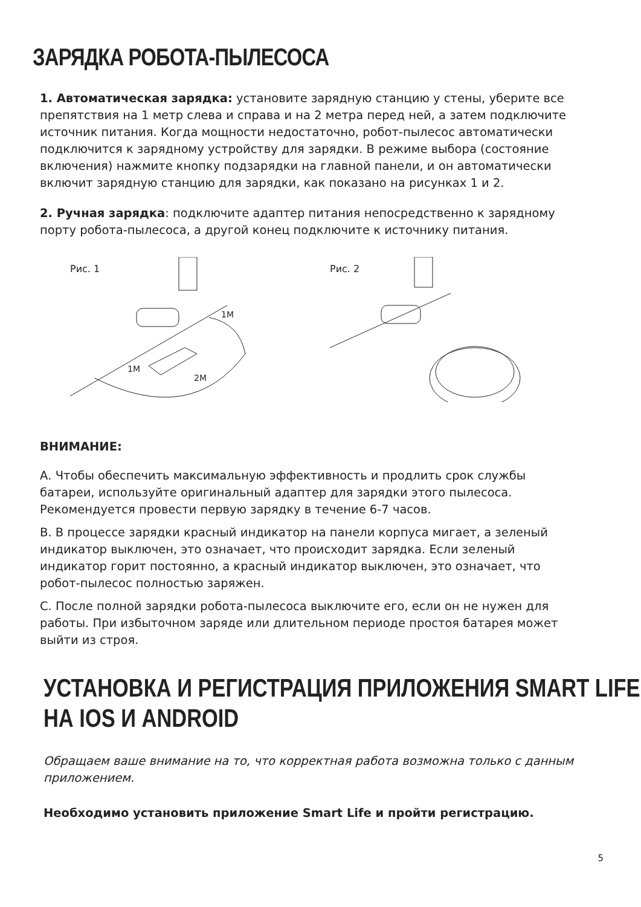ЗАРЯДКА РОБОТА-ПЫЛЕСОСА
1. Автоматическая зарядка: установите зарядную станцию у стены, уберите все препятствия на 1 метр слева и справа и на 2 метра перед ней, а затем подключите источник питания. Когда мощности недостаточно, робот-пылесос автоматически подключится к зарядному устройству для зарядки. В режиме выбора (состояние включения) нажмите кнопку подзарядки на главной панели, и он автоматически включит зарядную станцию для зарядки, как показано на рисунках 1 и 2.
2. Ручная зарядка: подключите адаптер питания непосредственно к зарядному порту робота-пылесоса, а другой конец подключите к источнику питания.
Рис. 1
1M
1M
2M
Рис. 2
ВНИМАНИЕ:
А. Чтобы обеспечить максимальную эффективность и продлить срок службы батареи, используйте оригинальный адаптер для зарядки этого пылесоса. Рекомендуется провести первую зарядку в течение 6-7 часов.
B. В процессе зарядки красный индикатор на панели корпуса мигает, а зеленый индикатор выключен, это означает, что происходит зарядка. Если зеленый индикатор горит постоянно, а красный индикатор выключен, это означает, что робот-пылесос полностью заряжен.
С. После полной зарядки робота-пылесоса выключите его, если он не нужен для работы. При избыточном заряде или длительном периоде простоя батарея может выйти из строя.
УСТАНОВКА И РЕГИСТРАЦИЯ ПРИЛОЖЕНИЯ SMART LIFE
НА IOS И ANDROID
Обращаем ваше внимание на то, что корректная работа возможна только с данным приложением.
Необходимо установить приложение Smart Life и пройти регистрацию.
5